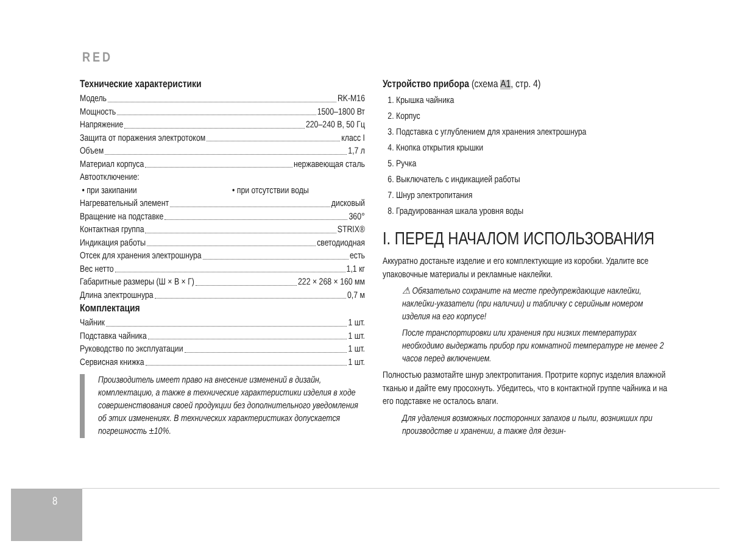RED
Технические характеристики
Модель RK-M16
Мощность 1500–1800 Вт
Напряжение 220–240 В, 50 Гц
Защита от поражения электротоком класс I
Объем 1,7 л
Материал корпуса нержавеющая сталь
Автоотключение:
• при закипании • при отсутствии воды
Нагревательный элемент дисковый
Вращение на подставке 360°
Контактная группа STRIX®
Индикация работы светодиодная
Отсек для хранения электрошнура есть
Вес нетто 1,1 кг
Габаритные размеры (Ш × В × Г) 222 × 268 × 160 мм
Длина электрошнура 0,7 м
Комплектация
Чайник 1 шт.
Подставка чайника 1 шт.
Руководство по эксплуатации 1 шт.
Сервисная книжка 1 шт.
Производитель имеет право на внесение изменений в дизайн, комплектацию, а также в технические характеристики изделия в ходе совершенствования своей продукции без дополнительного уведомления об этих изменениях. В технических характеристиках допускается погрешность ±10%.
Устройство прибора (схема A1, стр. 4)
1. Крышка чайника
2. Корпус
3. Подставка с углублением для хранения электрошнура
4. Кнопка открытия крышки
5. Ручка
6. Выключатель с индикацией работы
7. Шнур электропитания
8. Градуированная шкала уровня воды
I. ПЕРЕД НАЧАЛОМ ИСПОЛЬЗОВАНИЯ
Аккуратно достаньте изделие и его комплектующие из коробки. Удалите все упаковочные материалы и рекламные наклейки.
⚠ Обязательно сохраните на месте предупреждающие наклейки, наклейки-указатели (при наличии) и табличку с серийным номером изделия на его корпусе!
После транспортировки или хранения при низких температурах необходимо выдержать прибор при комнатной температуре не менее 2 часов перед включением.
Полностью размотайте шнур электропитания. Протрите корпус изделия влажной тканью и дайте ему просохнуть. Убедитесь, что в контактной группе чайника и на его подставке не осталось влаги.
Для удаления возможных посторонних запахов и пыли, возникших при производстве и хранении, а также для дезин-
8